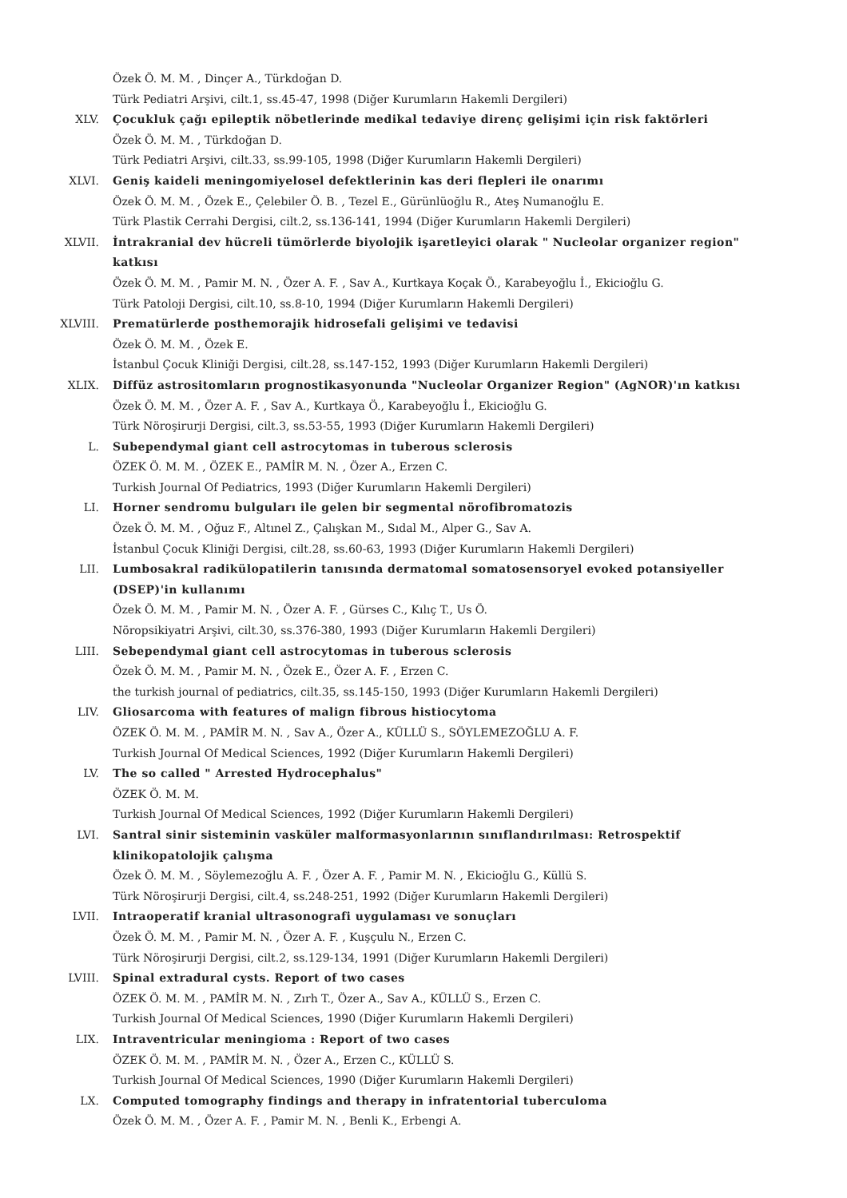Özek Ö. M. M. , Dinçer A., Türkdoğan D.
Türk Pediatri Arşivi, cilt.1, ss.45-47, 1998 (Diğer Kurumların Hakemli Dergileri)
XLV. Çocukluk çağı epileptik nöbetlerinde medikal tedaviye direnç gelişimi için risk faktörleri
Özek Ö. M. M. , Türkdoğan D.
Türk Pediatri Arşivi, cilt.33, ss.99-105, 1998 (Diğer Kurumların Hakemli Dergileri)
XLVI. Geniş kaideli meningomiyelosel defektlerinin kas deri flepleri ile onarımı
Özek Ö. M. M. , Özek E., Çelebiler Ö. B. , Tezel E., Gürünlüoğlu R., Ateş Numanoğlu E.
Türk Plastik Cerrahi Dergisi, cilt.2, ss.136-141, 1994 (Diğer Kurumların Hakemli Dergileri)
XLVII. İntrakranial dev hücreli tümörlerde biyolojik işaretleyici olarak " Nucleolar organizer region" katkısı
Özek Ö. M. M. , Pamir M. N. , Özer A. F. , Sav A., Kurtkaya Koçak Ö., Karabeyoğlu İ., Ekicioğlu G.
Türk Patoloji Dergisi, cilt.10, ss.8-10, 1994 (Diğer Kurumların Hakemli Dergileri)
XLVIII. Prematürlerde posthemorajik hidrosefali gelişimi ve tedavisi
Özek Ö. M. M. , Özek E.
İstanbul Çocuk Kliniği Dergisi, cilt.28, ss.147-152, 1993 (Diğer Kurumların Hakemli Dergileri)
XLIX. Diffüz astrositomların prognostikasyonunda "Nucleolar Organizer Region" (AgNOR)'ın katkısı
Özek Ö. M. M. , Özer A. F. , Sav A., Kurtkaya Ö., Karabeyoğlu İ., Ekicioğlu G.
Türk Nöroşirurji Dergisi, cilt.3, ss.53-55, 1993 (Diğer Kurumların Hakemli Dergileri)
L. Subependymal giant cell astrocytomas in tuberous sclerosis
ÖZEK Ö. M. M. , ÖZEK E., PAMİR M. N. , Özer A., Erzen C.
Turkish Journal Of Pediatrics, 1993 (Diğer Kurumların Hakemli Dergileri)
LI. Horner sendromu bulguları ile gelen bir segmental nörofibromatozis
Özek Ö. M. M. , Oğuz F., Altınel Z., Çalışkan M., Sıdal M., Alper G., Sav A.
İstanbul Çocuk Kliniği Dergisi, cilt.28, ss.60-63, 1993 (Diğer Kurumların Hakemli Dergileri)
LII. Lumbosakral radikülopatilerin tanısında dermatomal somatosensoryel evoked potansiyeller (DSEP)'in kullanımı
Özek Ö. M. M. , Pamir M. N. , Özer A. F. , Gürses C., Kılıç T., Us Ö.
Nöropsikiyatri Arşivi, cilt.30, ss.376-380, 1993 (Diğer Kurumların Hakemli Dergileri)
LIII. Sebependymal giant cell astrocytomas in tuberous sclerosis
Özek Ö. M. M. , Pamir M. N. , Özek E., Özer A. F. , Erzen C.
the turkish journal of pediatrics, cilt.35, ss.145-150, 1993 (Diğer Kurumların Hakemli Dergileri)
LIV. Gliosarcoma with features of malign fibrous histiocytoma
ÖZEK Ö. M. M. , PAMİR M. N. , Sav A., Özer A., KÜLLÜ S., SÖYLEMEZOĞLU A. F.
Turkish Journal Of Medical Sciences, 1992 (Diğer Kurumların Hakemli Dergileri)
LV. The so called " Arrested Hydrocephalus"
ÖZEK Ö. M. M.
Turkish Journal Of Medical Sciences, 1992 (Diğer Kurumların Hakemli Dergileri)
LVI. Santral sinir sisteminin vasküler malformasyonlarının sınıflandırılması: Retrospektif klinikopatolojik çalışma
Özek Ö. M. M. , Söylemezoğlu A. F. , Özer A. F. , Pamir M. N. , Ekicioğlu G., Küllü S.
Türk Nöroşirurji Dergisi, cilt.4, ss.248-251, 1992 (Diğer Kurumların Hakemli Dergileri)
LVII. Intraoperatif kranial ultrasonografi uygulaması ve sonuçları
Özek Ö. M. M. , Pamir M. N. , Özer A. F. , Kuşçulu N., Erzen C.
Türk Nöroşirurji Dergisi, cilt.2, ss.129-134, 1991 (Diğer Kurumların Hakemli Dergileri)
LVIII. Spinal extradural cysts. Report of two cases
ÖZEK Ö. M. M. , PAMİR M. N. , Zırh T., Özer A., Sav A., KÜLLÜ S., Erzen C.
Turkish Journal Of Medical Sciences, 1990 (Diğer Kurumların Hakemli Dergileri)
LIX. Intraventricular meningioma : Report of two cases
ÖZEK Ö. M. M. , PAMİR M. N. , Özer A., Erzen C., KÜLLÜ S.
Turkish Journal Of Medical Sciences, 1990 (Diğer Kurumların Hakemli Dergileri)
LX. Computed tomography findings and therapy in infratentorial tuberculoma
Özek Ö. M. M. , Özer A. F. , Pamir M. N. , Benli K., Erbengi A.